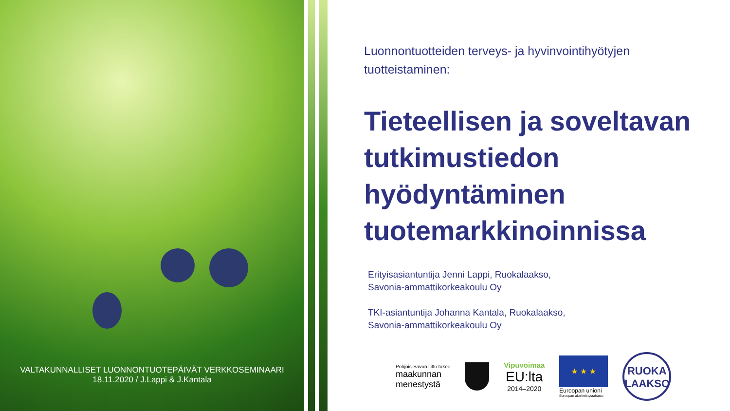VALTAKUNNALLISET LUONNONTUOTEPÄIVÄT VERKKOSEMINAARI
18.11.2020 / J.Lappi & J.Kantala
Luonnontuotteiden terveys- ja hyvinvointihyötyjen tuotteistaminen:
Tieteellisen ja soveltavan tutkimustiedon hyödyntäminen tuotemarkkinoinnissa
Erityisasiantuntija Jenni Lappi, Ruokalaakso,
Savonia-ammattikorkeakoulu Oy
TKI-asiantuntija Johanna Kantala, Ruokalaakso,
Savonia-ammattikorkeakoulu Oy
Pohjois-Savon liitto tukee
maakunnan
menestystä
Vipuvoimaa
EU:lta
2014–2020
★ ★ ★
Euroopan unioni
Euroopan aluekehitysrahasto
RUOKA
LAAKSO